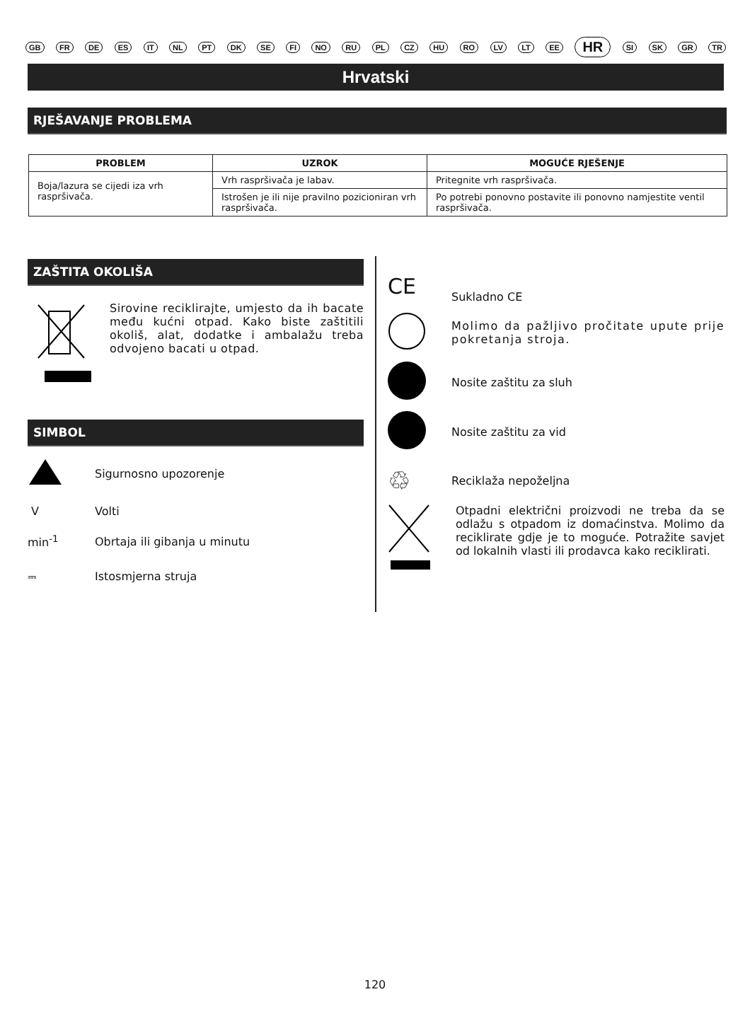GB FR DE ES IT NL PT DK SE FI NO RU PL CZ HU RO LV LT EE HR SI SK GR TR
Hrvatski
RJEŠAVANJE PROBLEMA
| PROBLEM | UZROK | MOGUĆE RJEŠENJE |
| --- | --- | --- |
| Boja/lazura se cijedi iza vrh raspršivača. | Vrh raspršivača je labav. | Pritegnite vrh raspršivača. |
| | Istrošen je ili nije pravilno pozicioniran vrh raspršivača. | Po potrebi ponovno postavite ili ponovno namjestite ventil raspršivača. |
ZAŠTITA OKOLIŠA
Sirovine reciklirajte, umjesto da ih bacate među kućni otpad. Kako biste zaštitili okoliš, alat, dodatke i ambalažu treba odvojeno bacati u otpad.
SIMBOL
Sigurnosno upozorenje
V
Volti
min<sup>-1</sup>
Obrtaja ili gibanja u minutu
⎓
Istosmjerna struja
CE
Sukladno CE
Molimo da pažljivo pročitate upute prije pokretanja stroja.
Nosite zaštitu za sluh
Nosite zaštitu za vid
♲
Reciklaža nepoželjna
Otpadni električni proizvodi ne treba da se odlažu s otpadom iz domaćinstva. Molimo da reciklirate gdje je to moguće. Potražite savjet od lokalnih vlasti ili prodavca kako reciklirati.
120